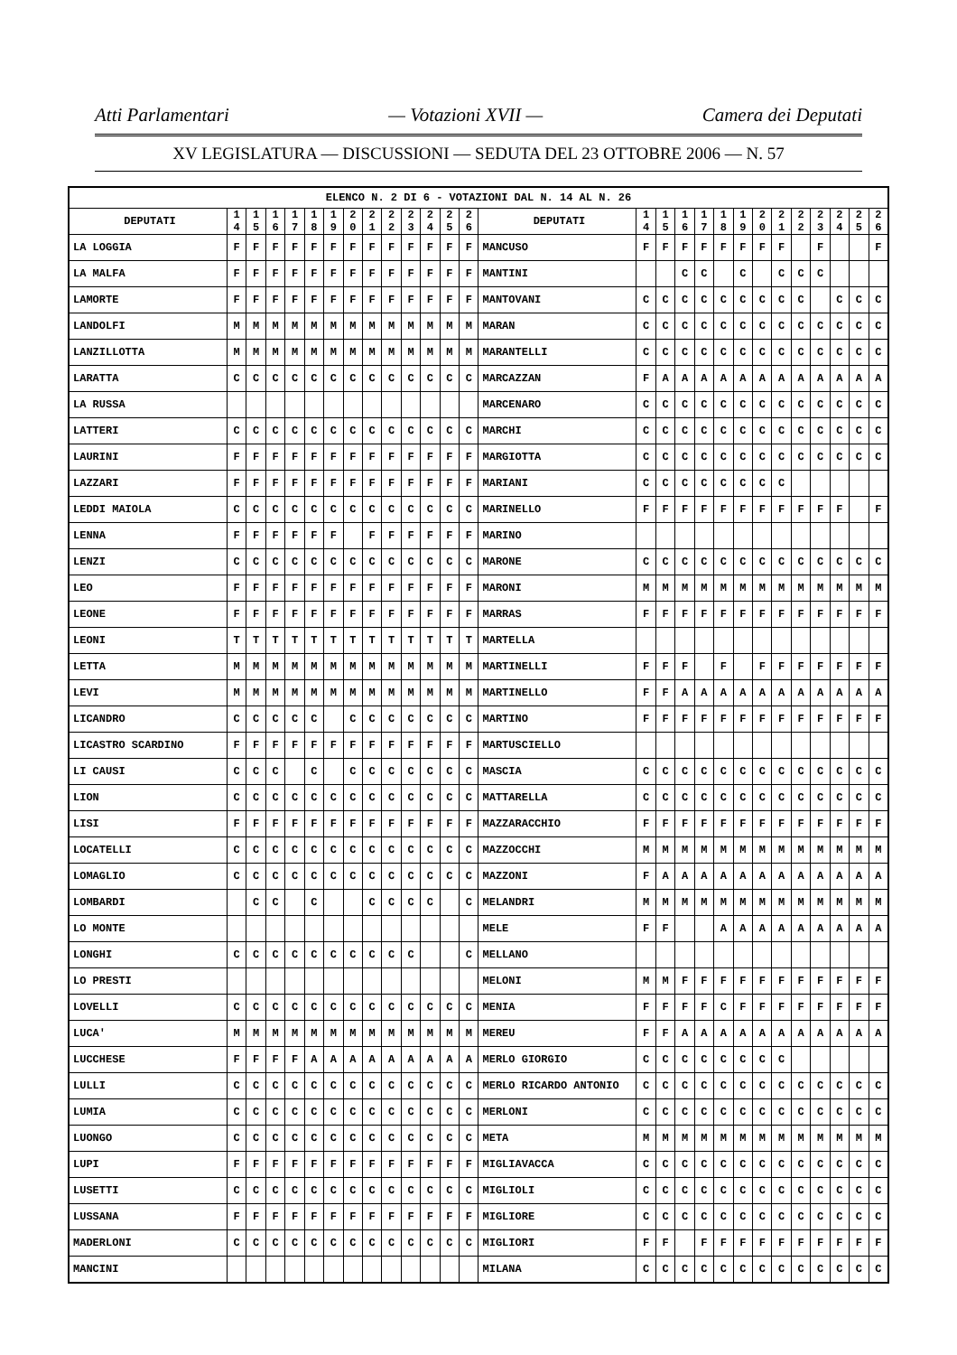Atti Parlamentari — Votazioni XVII — Camera dei Deputati
XV LEGISLATURA — DISCUSSIONI — SEDUTA DEL 23 OTTOBRE 2006 — N. 57
| ELENCO N. 2 DI 6 - VOTAZIONI DAL N. 14 AL N. 26 | | | | | | | | | | | | | | | | | | | | | | | | | | | |
| DEPUTATI | 1 4 | 1 5 | 1 6 | 1 7 | 1 8 | 1 9 | 2 0 | 2 1 | 2 2 | 2 3 | 2 4 | 2 5 | 2 6 | DEPUTATI | 1 4 | 1 5 | 1 6 | 1 7 | 1 8 | 1 9 | 2 0 | 2 1 | 2 2 | 2 3 | 2 4 | 2 5 | 2 6 |
| LA LOGGIA | F | F | F | F | F | F | F | F | F | F | F | F | F | MANCUSO | F | F | F | F | F | F | F | F | | F | | | F |
| LA MALFA | F | F | F | F | F | F | F | F | F | F | F | F | F | MANTINI | | | C | C | | C | | C | C | C | | | |
| LAMORTE | F | F | F | F | F | F | F | F | F | F | F | F | F | MANTOVANI | C | C | C | C | C | C | C | C | C | | C | C | C |
| LANDOLFI | M | M | M | M | M | M | M | M | M | M | M | M | M | MARAN | C | C | C | C | C | C | C | C | C | C | C | C | C |
| LANZILLOTTA | M | M | M | M | M | M | M | M | M | M | M | M | M | MARANTELLI | C | C | C | C | C | C | C | C | C | C | C | C | C |
| LARATTA | C | C | C | C | C | C | C | C | C | C | C | C | C | MARCAZZAN | F | A | A | A | A | A | A | A | A | A | A | A | A |
| LA RUSSA | | | | | | | | | | | | | | MARCENARO | C | C | C | C | C | C | C | C | C | C | C | C | C |
| LATTERI | C | C | C | C | C | C | C | C | C | C | C | C | C | MARCHI | C | C | C | C | C | C | C | C | C | C | C | C | C |
| LAURINI | F | F | F | F | F | F | F | F | F | F | F | F | F | MARGIOTTA | C | C | C | C | C | C | C | C | C | C | C | C | C |
| LAZZARI | F | F | F | F | F | F | F | F | F | F | F | F | F | MARIANI | C | C | C | C | C | C | C | C | | | | | |
| LEDDI MAIOLA | C | C | C | C | C | C | C | C | C | C | C | C | C | MARINELLO | F | F | F | F | F | F | F | F | F | F | F | | F |
| LENNA | F | F | F | F | F | F | | F | F | F | F | F | F | MARINO | | | | | | | | | | | | | |
| LENZI | C | C | C | C | C | C | C | C | C | C | C | C | C | MARONE | C | C | C | C | C | C | C | C | C | C | C | C | C |
| LEO | F | F | F | F | F | F | F | F | F | F | F | F | F | MARONI | M | M | M | M | M | M | M | M | M | M | M | M | M |
| LEONE | F | F | F | F | F | F | F | F | F | F | F | F | F | MARRAS | F | F | F | F | F | F | F | F | F | F | F | F | F |
| LEONI | T | T | T | T | T | T | T | T | T | T | T | T | T | MARTELLA | | | | | | | | | | | | | |
| LETTA | M | M | M | M | M | M | M | M | M | M | M | M | M | MARTINELLI | F | F | F | | F | | F | F | F | F | F | F | F |
| LEVI | M | M | M | M | M | M | M | M | M | M | M | M | M | MARTINELLO | F | F | A | A | A | A | A | A | A | A | A | A | A |
| LICANDRO | C | C | C | C | C | | C | C | C | C | C | C | C | MARTINO | F | F | F | F | F | F | F | F | F | F | F | F | F |
| LICASTRO SCARDINO | F | F | F | F | F | F | F | F | F | F | F | F | F | MARTUSCIELLO | | | | | | | | | | | | | |
| LI CAUSI | C | C | C | | C | | C | C | C | C | C | C | C | MASCIA | C | C | C | C | C | C | C | C | C | C | C | C | C |
| LION | C | C | C | C | C | C | C | C | C | C | C | C | C | MATTARELLA | C | C | C | C | C | C | C | C | C | C | C | C | C |
| LISI | F | F | F | F | F | F | F | F | F | F | F | F | F | MAZZARACCHIO | F | F | F | F | F | F | F | F | F | F | F | F | F |
| LOCATELLI | C | C | C | C | C | C | C | C | C | C | C | C | C | MAZZOCCHI | M | M | M | M | M | M | M | M | M | M | M | M | M |
| LOMAGLIO | C | C | C | C | C | C | C | C | C | C | C | C | C | MAZZONI | F | A | A | A | A | A | A | A | A | A | A | A | A |
| LOMBARDI | | C | C | | C | | | C | C | C | C | | C | MELANDRI | M | M | M | M | M | M | M | M | M | M | M | M | M |
| LO MONTE | | | | | | | | | | | | | | MELE | F | F | | | A | A | A | A | A | A | A | A | A |
| LONGHI | C | C | C | C | C | C | C | C | C | C | | | C | MELLANO | | | | | | | | | | | | | |
| LO PRESTI | | | | | | | | | | | | | | MELONI | M | M | F | F | F | F | F | F | F | F | F | F | F |
| LOVELLI | C | C | C | C | C | C | C | C | C | C | C | C | C | MENIA | F | F | F | F | C | F | F | F | F | F | F | F | F |
| LUCA' | M | M | M | M | M | M | M | M | M | M | M | M | M | MEREU | F | F | A | A | A | A | A | A | A | A | A | A | A |
| LUCCHESE | F | F | F | F | A | A | A | A | A | A | A | A | A | MERLO GIORGIO | C | C | C | C | C | C | C | C | | | | | |
| LULLI | C | C | C | C | C | C | C | C | C | C | C | C | C | MERLO RICARDO ANTONIO | C | C | C | C | C | C | C | C | C | C | C | C | C |
| LUMIA | C | C | C | C | C | C | C | C | C | C | C | C | C | MERLONI | C | C | C | C | C | C | C | C | C | C | C | C | C |
| LUONGO | C | C | C | C | C | C | C | C | C | C | C | C | C | META | M | M | M | M | M | M | M | M | M | M | M | M | M |
| LUPI | F | F | F | F | F | F | F | F | F | F | F | F | F | MIGLIAVACCA | C | C | C | C | C | C | C | C | C | C | C | C | C |
| LUSETTI | C | C | C | C | C | C | C | C | C | C | C | C | C | MIGLIOLI | C | C | C | C | C | C | C | C | C | C | C | C | C |
| LUSSANA | F | F | F | F | F | F | F | F | F | F | F | F | F | MIGLIORE | C | C | C | C | C | C | C | C | C | C | C | C | C |
| MADERLONI | C | C | C | C | C | C | C | C | C | C | C | C | C | MIGLIORI | F | F | | F | F | F | F | F | F | F | F | F | F |
| MANCINI | | | | | | | | | | | | | | MILANA | C | C | C | C | C | C | C | C | C | C | C | C | C |